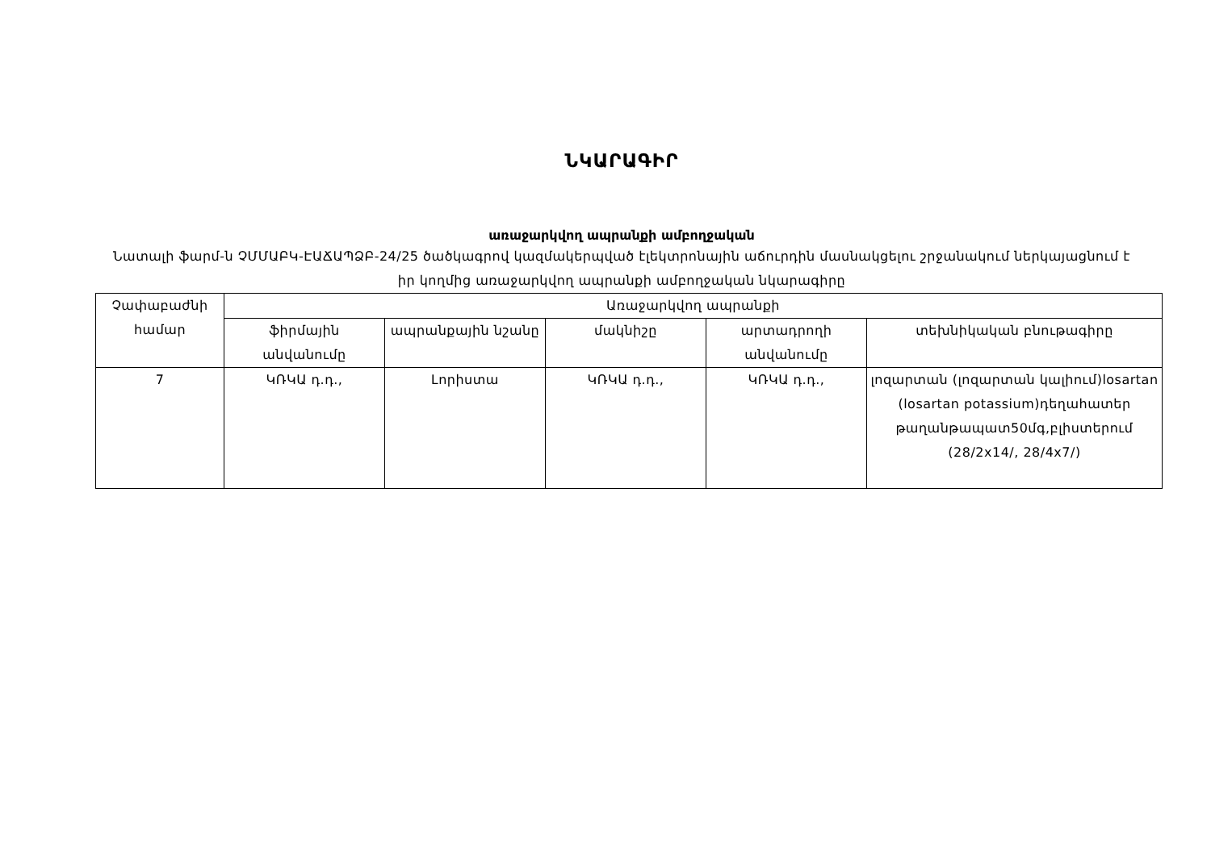ՆԿԱՐԱԳԻՐ
առաջարկվող ապրանքի ամբողջական
Նատալի ֆարմ-ն ՉՄՄԱԲԿ-ԷԱՃԱՊՁԲ-24/25 ծածկագրով կազմակերպված էլեկտրոնային աճուրդին մասնակցելու շրջանակում ներկայացնում է իր կողմից առաջարկվող ապրանքի ամբողջական նկարագիրը
| Չափաբաժնի համար | Առաջարկվող ապրանքի | | | | |
| --- | --- | --- | --- | --- | --- |
| | ֆիրմային անվանումը | ապրանքային նշանը | մակնիշը | արտադրողի անվանումը | տեխնիկական բնութագիրը |
| 7 | ԿՌԿԱ դ.դ., | Լորիստա | ԿՌԿԱ դ.դ., | ԿՌԿԱ դ.դ., | լոզարտան (լոզարտան կալիում)losartan (losartan potassium)դեղահատեր թաղանթապատ50մգ,բլիստերում (28/2x14/, 28/4x7/) |